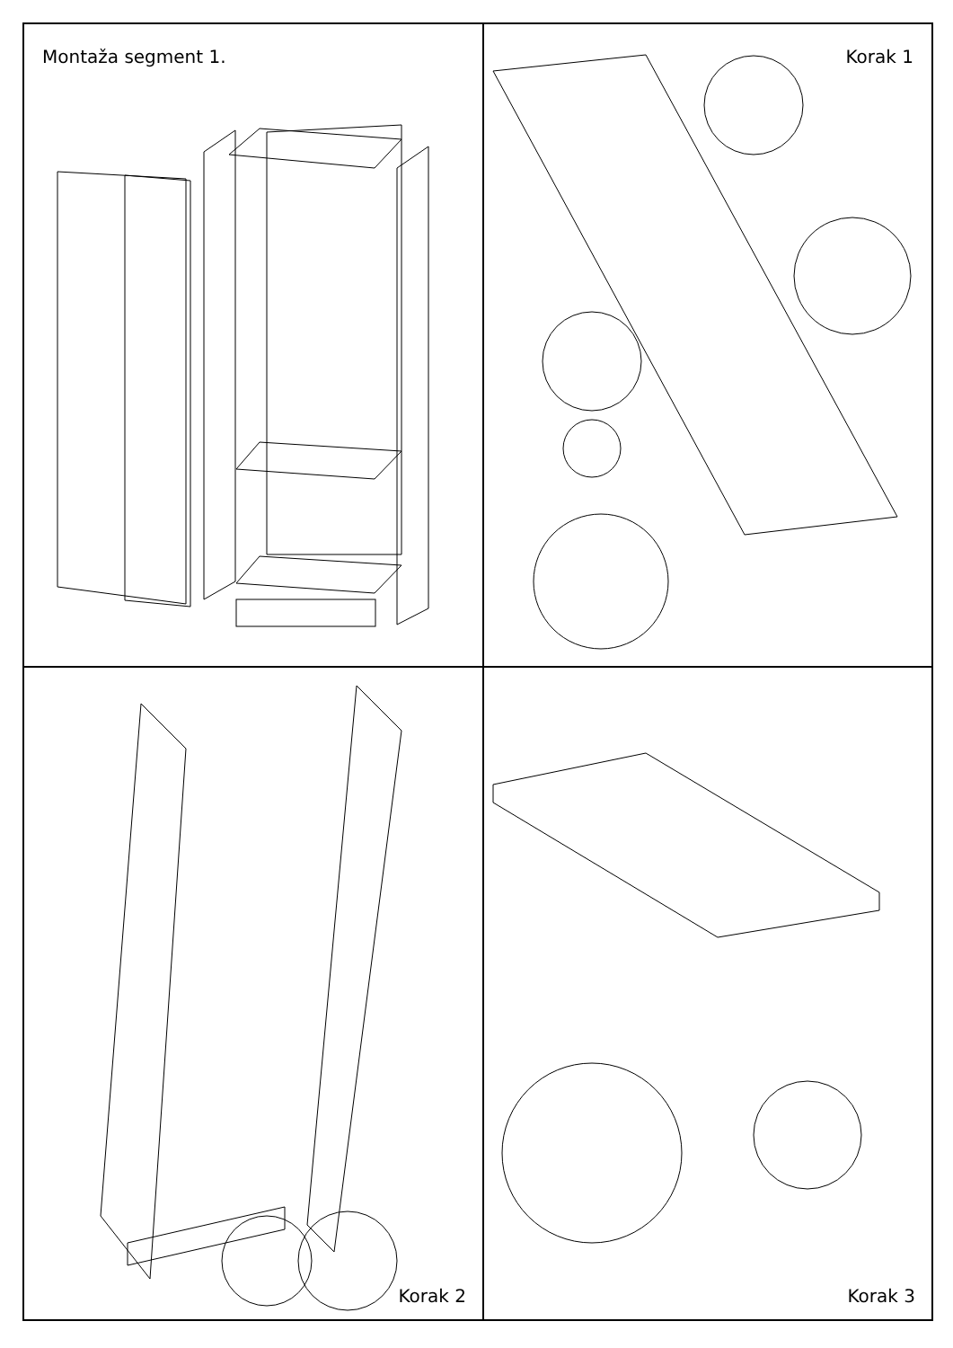Montaža segment 1.
I J A B C E F G D H
Korak 1
2 6 16 1 3 4 A 22 17
Korak 2
A B H D 2 1
Korak 3
18 C 21 3 1 4 8